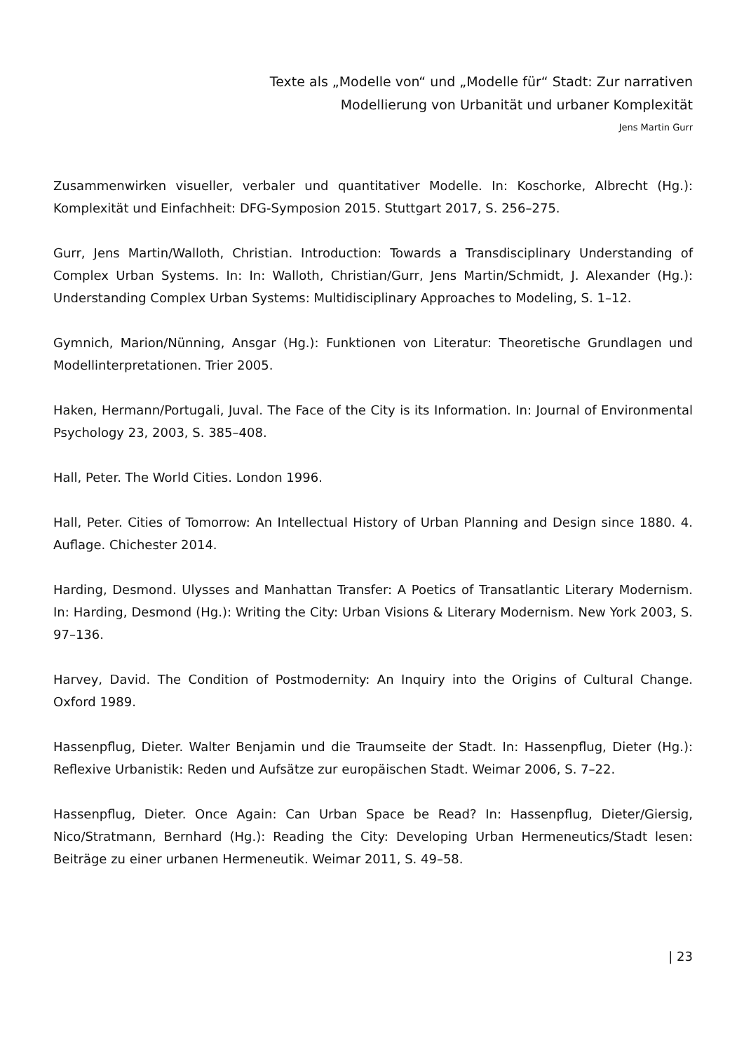Texte als „Modelle von“ und „Modelle für“ Stadt: Zur narrativen
Modellierung von Urbanität und urbaner Komplexität
Jens Martin Gurr
Zusammenwirken visueller, verbaler und quantitativer Modelle. In: Koschorke, Albrecht (Hg.): Komplexität und Einfachheit: DFG-Symposion 2015. Stuttgart 2017, S. 256–275.
Gurr, Jens Martin/Walloth, Christian. Introduction: Towards a Transdisciplinary Understanding of Complex Urban Systems. In: In: Walloth, Christian/Gurr, Jens Martin/Schmidt, J. Alexander (Hg.): Understanding Complex Urban Systems: Multidisciplinary Approaches to Modeling, S. 1–12.
Gymnich, Marion/Nünning, Ansgar (Hg.): Funktionen von Literatur: Theoretische Grundlagen und Modellinterpretationen. Trier 2005.
Haken, Hermann/Portugali, Juval. The Face of the City is its Information. In: Journal of Environmental Psychology 23, 2003, S. 385–408.
Hall, Peter. The World Cities. London 1996.
Hall, Peter. Cities of Tomorrow: An Intellectual History of Urban Planning and Design since 1880. 4. Auflage. Chichester 2014.
Harding, Desmond. Ulysses and Manhattan Transfer: A Poetics of Transatlantic Literary Modernism. In: Harding, Desmond (Hg.): Writing the City: Urban Visions & Literary Modernism. New York 2003, S. 97–136.
Harvey, David. The Condition of Postmodernity: An Inquiry into the Origins of Cultural Change. Oxford 1989.
Hassenpflug, Dieter. Walter Benjamin und die Traumseite der Stadt. In: Hassenpflug, Dieter (Hg.): Reflexive Urbanistik: Reden und Aufsätze zur europäischen Stadt. Weimar 2006, S. 7–22.
Hassenpflug, Dieter. Once Again: Can Urban Space be Read? In: Hassenpflug, Dieter/Giersig, Nico/Stratmann, Bernhard (Hg.): Reading the City: Developing Urban Hermeneutics/Stadt lesen: Beiträge zu einer urbanen Hermeneutik. Weimar 2011, S. 49–58.
| 23